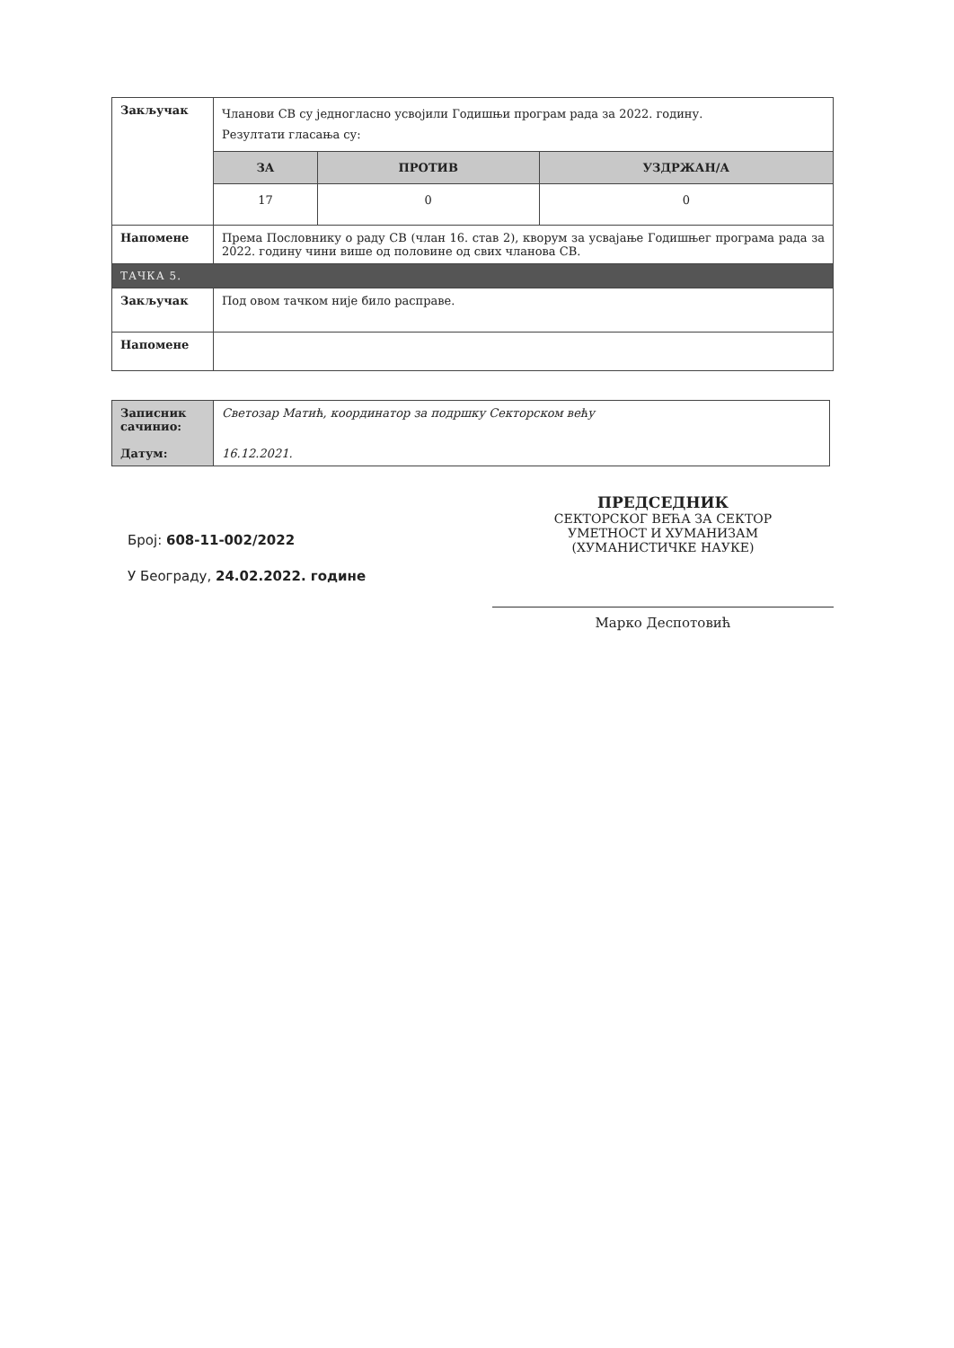| Закључак | Чланови СВ су једногласно усвојили Годишњи програм рада за 2022. годину. Резултати гласања су: | | |
| | ЗА | ПРОТИВ | УЗДРЖАН/А |
| | 17 | 0 | 0 |
| Напомене | Према Пословнику о раду СВ (члан 16. став 2), кворум за усвајање Годишњег програма рада за 2022. годину чини више од половине од свих чланова СВ. | | |
| ТАЧКА 5. | | | |
| Закључак | Под овом тачком није било расправе. | | |
| Напомене | | | |
| Записник сачинио: Датум: | Светозар Матић, координатор за подршку Секторском већу 16.12.2021. |
Број: 608-11-002/2022
У Београду, 24.02.2022. године
ПРЕДСЕДНИК
СЕКТОРСКОГ ВЕЋА ЗА СЕКТОР
УМЕТНОСТ И ХУМАНИЗАМ
(ХУМАНИСТИЧКЕ НАУКЕ)
Марко Деспотовић